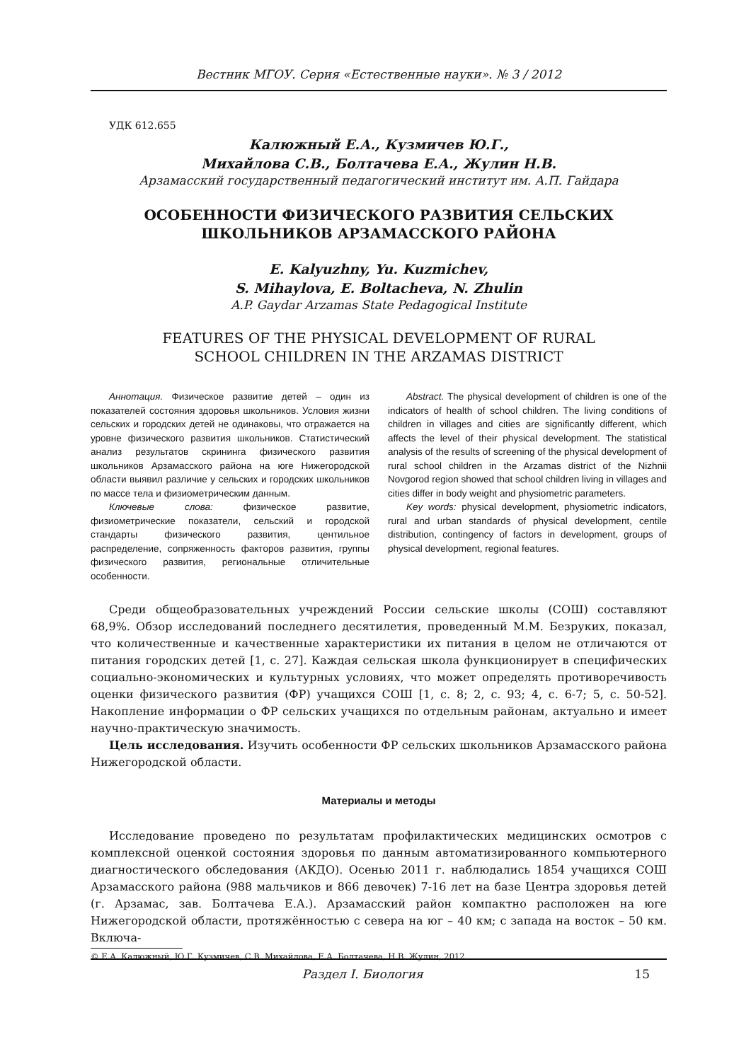Вестник МГОУ. Серия «Естественные науки». № 3 / 2012
УДК 612.655
Калюжный Е.А., Кузмичев Ю.Г.,
Михайлова С.В., Болтачева Е.А., Жулин Н.В.
Арзамасский государственный педагогический институт им. А.П. Гайдара
ОСОБЕННОСТИ ФИЗИЧЕСКОГО РАЗВИТИЯ СЕЛЬСКИХ
ШКОЛЬНИКОВ АРЗАМАССКОГО РАЙОНА
E. Kalyuzhny, Yu. Kuzmichev,
S. Mihaylova, E. Boltacheva, N. Zhulin
A.P. Gaydar Arzamas State Pedagogical Institute
FEATURES OF THE PHYSICAL DEVELOPMENT OF RURAL
SCHOOL CHILDREN IN THE ARZAMAS DISTRICT
Аннотация. Физическое развитие детей – один из показателей состояния здоровья школьников. Условия жизни сельских и городских детей не одинаковы, что отражается на уровне физического развития школьников. Статистический анализ результатов скрининга физического развития школьников Арзамасского района на юге Нижегородской области выявил различие у сельских и городских школьников по массе тела и физиометрическим данным.
Ключевые слова: физическое развитие, физиометрические показатели, сельский и городской стандарты физического развития, центильное распределение, сопряженность факторов развития, группы физического развития, региональные отличительные особенности.
Abstract. The physical development of children is one of the indicators of health of school children. The living conditions of children in villages and cities are significantly different, which affects the level of their physical development. The statistical analysis of the results of screening of the physical development of rural school children in the Arzamas district of the Nizhnii Novgorod region showed that school children living in villages and cities differ in body weight and physiometric parameters.
Key words: physical development, physiometric indicators, rural and urban standards of physical development, centile distribution, contingency of factors in development, groups of physical development, regional features.
Среди общеобразовательных учреждений России сельские школы (СОШ) составляют 68,9%. Обзор исследований последнего десятилетия, проведенный М.М. Безруких, показал, что количественные и качественные характеристики их питания в целом не отличаются от питания городских детей [1, с. 27]. Каждая сельская школа функционирует в специфических социально-экономических и культурных условиях, что может определять противоречивость оценки физического развития (ФР) учащихся СОШ [1, с. 8; 2, с. 93; 4, с. 6-7; 5, с. 50-52]. Накопление информации о ФР сельских учащихся по отдельным районам, актуально и имеет научно-практическую значимость.
Цель исследования. Изучить особенности ФР сельских школьников Арзамасского района Нижегородской области.
Материалы и методы
Исследование проведено по результатам профилактических медицинских осмотров с комплексной оценкой состояния здоровья по данным автоматизированного компьютерного диагностического обследования (АКДО). Осенью 2011 г. наблюдались 1854 учащихся СОШ Арзамасского района (988 мальчиков и 866 девочек) 7-16 лет на базе Центра здоровья детей (г. Арзамас, зав. Болтачева Е.А.). Арзамасский район компактно расположен на юге Нижегородской области, протяжённостью с севера на юг – 40 км; с запада на восток – 50 км. Включа-
© Е.А. Калюжный, Ю.Г. Кузмичев, С.В. Михайлова, Е.А. Болтачева, Н.В. Жулин, 2012.
Раздел I. Биология 15